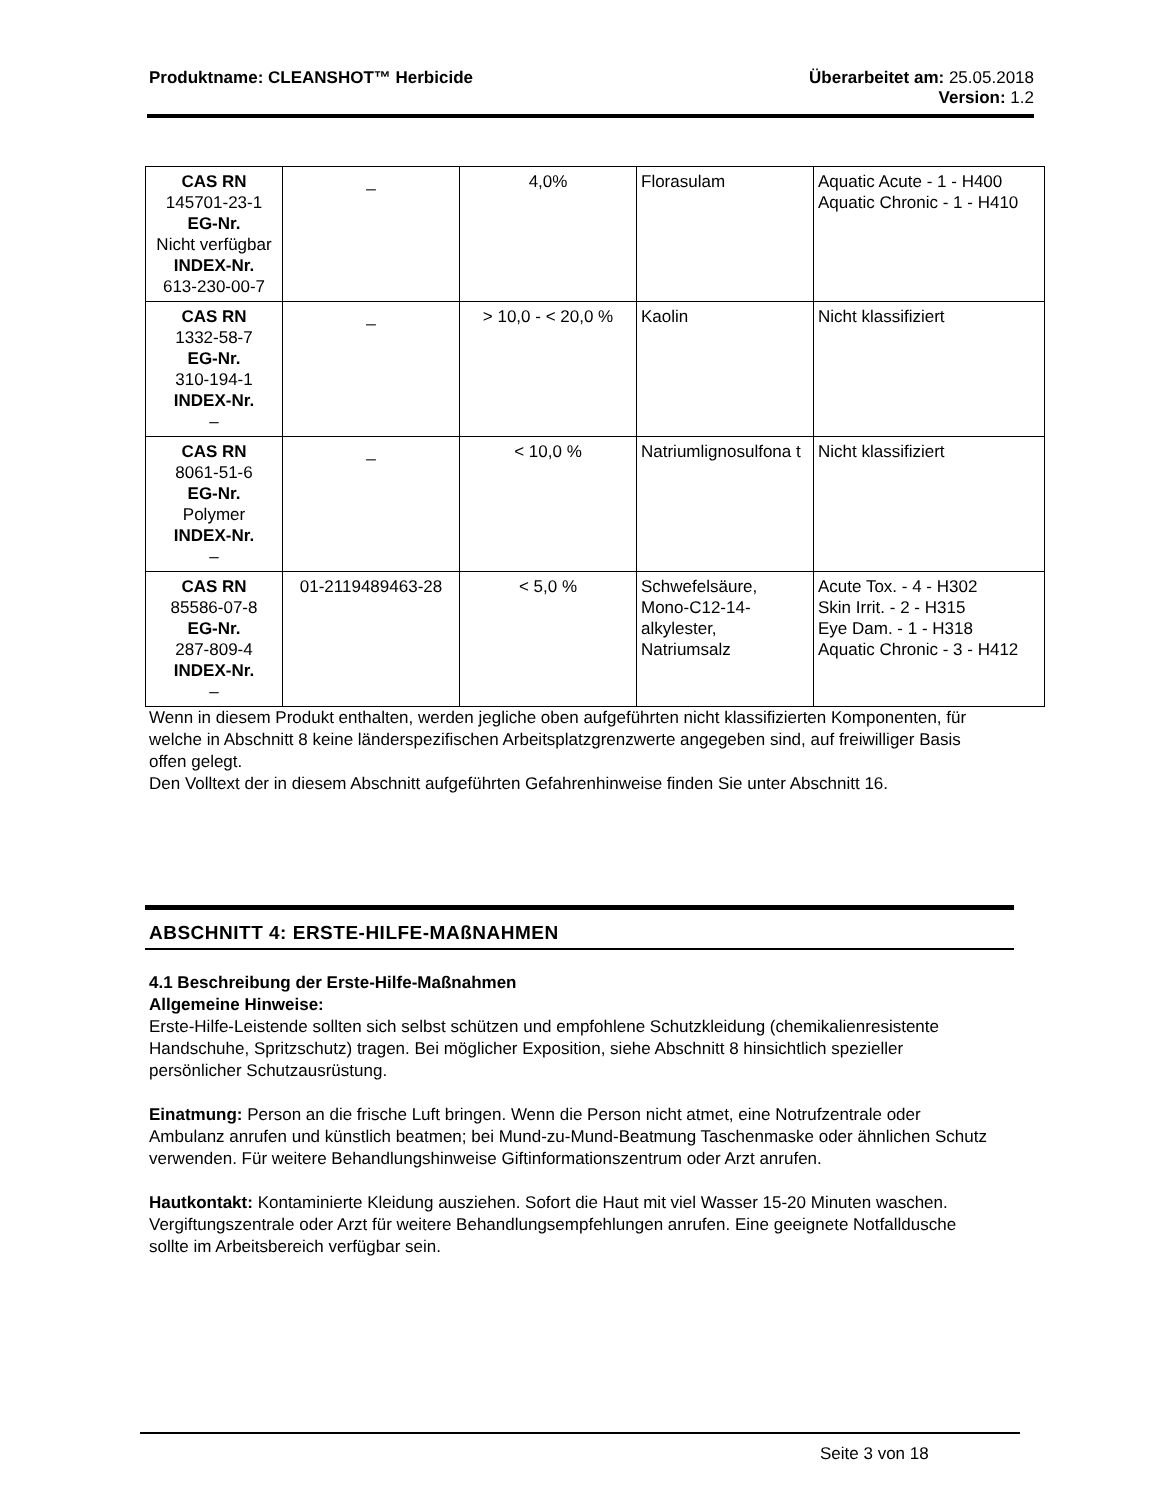Produktname: CLEANSHOT™ Herbicide
Überarbeitet am: 25.05.2018
Version: 1.2
| CAS RN 145701-23-1 EG-Nr. Nicht verfügbar INDEX-Nr. 613-230-00-7 | _ | 4,0% | Florasulam | Aquatic Acute - 1 - H400 Aquatic Chronic - 1 - H410 |
| CAS RN 1332-58-7 EG-Nr. 310-194-1 INDEX-Nr. – | _ | > 10,0 - < 20,0 % | Kaolin | Nicht klassifiziert |
| CAS RN 8061-51-6 EG-Nr. Polymer INDEX-Nr. – | _ | < 10,0 % | Natriumlignosulfona t | Nicht klassifiziert |
| CAS RN 85586-07-8 EG-Nr. 287-809-4 INDEX-Nr. – | 01-2119489463-28 | < 5,0 % | Schwefelsäure, Mono-C12-14-alkylester, Natriumsalz | Acute Tox. - 4 - H302 Skin Irrit. - 2 - H315 Eye Dam. - 1 - H318 Aquatic Chronic - 3 - H412 |
Wenn in diesem Produkt enthalten, werden jegliche oben aufgeführten nicht klassifizierten Komponenten, für welche in Abschnitt 8 keine länderspezifischen Arbeitsplatzgrenzwerte angegeben sind, auf freiwilliger Basis offen gelegt.
Den Volltext der in diesem Abschnitt aufgeführten Gefahrenhinweise finden Sie unter Abschnitt 16.
ABSCHNITT 4: ERSTE-HILFE-MAßNAHMEN
4.1 Beschreibung der Erste-Hilfe-Maßnahmen
Allgemeine Hinweise:
Erste-Hilfe-Leistende sollten sich selbst schützen und empfohlene Schutzkleidung (chemikalienresistente Handschuhe, Spritzschutz) tragen. Bei möglicher Exposition, siehe Abschnitt 8 hinsichtlich spezieller persönlicher Schutzausrüstung.
Einatmung: Person an die frische Luft bringen. Wenn die Person nicht atmet, eine Notrufzentrale oder Ambulanz anrufen und künstlich beatmen; bei Mund-zu-Mund-Beatmung Taschenmaske oder ähnlichen Schutz verwenden. Für weitere Behandlungshinweise Giftinformationszentrum oder Arzt anrufen.
Hautkontakt: Kontaminierte Kleidung ausziehen. Sofort die Haut mit viel Wasser 15-20 Minuten waschen. Vergiftungszentrale oder Arzt für weitere Behandlungsempfehlungen anrufen. Eine geeignete Notfalldusche sollte im Arbeitsbereich verfügbar sein.
Seite 3 von 18